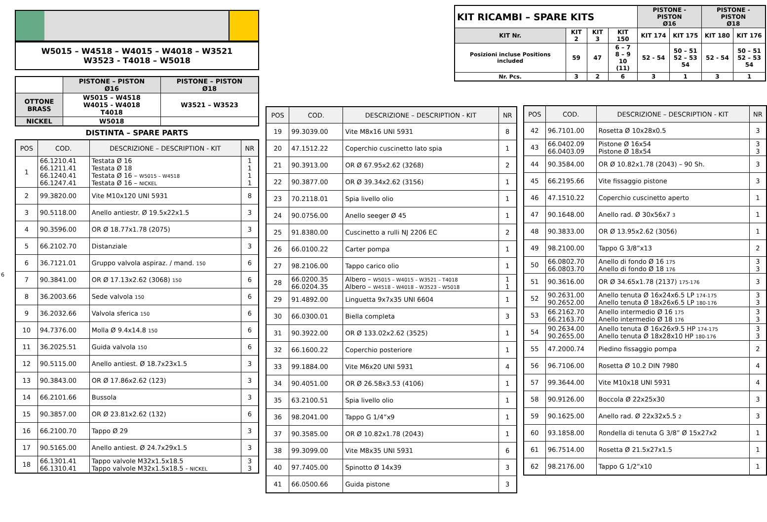W5015 – W4518 – W4015 – W4018 – W3521
W3523 - T4018 – W5018
| | PISTONE – PISTON Ø16 | PISTONE – PISTON Ø18 |
| OTTONE BRASS | W5015 – W4518 W4015 - W4018 T4018 | W3521 – W3523 |
| NICKEL | W5018 | |
DISTINTA – SPARE PARTS
| POS | COD. | DESCRIZIONE – DESCRIPTION - KIT | NR |
| --- | --- | --- | --- |
| 1 | 66.1210.41 66.1211.41 66.1240.41 66.1247.41 | Testata Ø 16 Testata Ø 18 Testata Ø 16 – W5015 – W4518 Testata Ø 16 – NICKEL | 1 1 1 1 |
| 2 | 99.3820.00 | Vite M10x120 UNI 5931 | 8 |
| 3 | 90.5118.00 | Anello antiestr. Ø 19.5x22x1.5 | 3 |
| 4 | 90.3596.00 | OR Ø 18.77x1.78 (2075) | 3 |
| 5 | 66.2102.70 | Distanziale | 3 |
| 6 | 36.7121.01 | Gruppo valvola aspiraz. / mand. 150 | 6 |
| 7 | 90.3841.00 | OR Ø 17.13x2.62 (3068) 150 | 6 |
| 8 | 36.2003.66 | Sede valvola 150 | 6 |
| 9 | 36.2032.66 | Valvola sferica 150 | 6 |
| 10 | 94.7376.00 | Molla Ø 9.4x14.8 150 | 6 |
| 11 | 36.2025.51 | Guida valvola 150 | 6 |
| 12 | 90.5115.00 | Anello antiest. Ø 18.7x23x1.5 | 3 |
| 13 | 90.3843.00 | OR Ø 17.86x2.62 (123) | 3 |
| 14 | 66.2101.66 | Bussola | 3 |
| 15 | 90.3857.00 | OR Ø 23.81x2.62 (132) | 6 |
| 16 | 66.2100.70 | Tappo Ø 29 | 3 |
| 17 | 90.5165.00 | Anello antiest. Ø 24.7x29x1.5 | 3 |
| 18 | 66.1301.41 66.1310.41 | Tappo valvole M32x1.5x18.5 Tappo valvole M32x1.5x18.5 - NICKEL | 3 3 |
6
| POS | COD. | DESCRIZIONE – DESCRIPTION - KIT | NR |
| --- | --- | --- | --- |
| 19 | 99.3039.00 | Vite M8x16 UNI 5931 | 8 |
| 20 | 47.1512.22 | Coperchio cuscinetto lato spia | 1 |
| 21 | 90.3913.00 | OR Ø 67.95x2.62 (3268) | 2 |
| 22 | 90.3877.00 | OR Ø 39.34x2.62 (3156) | 1 |
| 23 | 70.2118.01 | Spia livello olio | 1 |
| 24 | 90.0756.00 | Anello seeger Ø 45 | 1 |
| 25 | 91.8380.00 | Cuscinetto a rulli NJ 2206 EC | 2 |
| 26 | 66.0100.22 | Carter pompa | 1 |
| 27 | 98.2106.00 | Tappo carico olio | 1 |
| 28 | 66.0200.35 66.0204.35 | Albero – W5015 – W4015 – W3521 – T4018 Albero – W4518 – W4018 – W3523 – W5018 | 1 1 |
| 29 | 91.4892.00 | Linguetta 9x7x35 UNI 6604 | 1 |
| 30 | 66.0300.01 | Biella completa | 3 |
| 31 | 90.3922.00 | OR Ø 133.02x2.62 (3525) | 1 |
| 32 | 66.1600.22 | Coperchio posteriore | 1 |
| 33 | 99.1884.00 | Vite M6x20 UNI 5931 | 4 |
| 34 | 90.4051.00 | OR Ø 26.58x3.53 (4106) | 1 |
| 35 | 63.2100.51 | Spia livello olio | 1 |
| 36 | 98.2041.00 | Tappo G 1/4”x9 | 1 |
| 37 | 90.3585.00 | OR Ø 10.82x1.78 (2043) | 1 |
| 38 | 99.3099.00 | Vite M8x35 UNI 5931 | 6 |
| 40 | 97.7405.00 | Spinotto Ø 14x39 | 3 |
| 41 | 66.0500.66 | Guida pistone | 3 |
| KIT RICAMBI – SPARE KITS | | | | PISTONE - PISTON Ø16 | | PISTONE - PISTON Ø18 | |
| KIT Nr. | KIT 2 | KIT 3 | KIT 150 | KIT 174 | KIT 175 | KIT 180 | KIT 176 |
| Posizioni incluse Positions included | 59 | 47 | 6 – 7 8 – 9 10 (11) | 52 - 54 | 50 – 51 52 – 53 54 | 52 - 54 | 50 – 51 52 – 53 54 |
| Nr. Pcs. | 3 | 2 | 6 | 3 | 1 | 3 | 1 |
| POS | COD. | DESCRIZIONE – DESCRIPTION - KIT | NR |
| --- | --- | --- | --- |
| 42 | 96.7101.00 | Rosetta Ø 10x28x0.5 | 3 |
| 43 | 66.0402.09 66.0403.09 | Pistone Ø 16x54 Pistone Ø 18x54 | 3 3 |
| 44 | 90.3584.00 | OR Ø 10.82x1.78 (2043) – 90 Sh. | 3 |
| 45 | 66.2195.66 | Vite fissaggio pistone | 3 |
| 46 | 47.1510.22 | Coperchio cuscinetto aperto | 1 |
| 47 | 90.1648.00 | Anello rad. Ø 30x56x7 3 | 1 |
| 48 | 90.3833.00 | OR Ø 13.95x2.62 (3056) | 1 |
| 49 | 98.2100.00 | Tappo G 3/8”x13 | 2 |
| 50 | 66.0802.70 66.0803.70 | Anello di fondo Ø 16 175 Anello di fondo Ø 18 176 | 3 3 |
| 51 | 90.3616.00 | OR Ø 34.65x1.78 (2137) 175-176 | 3 |
| 52 | 90.2631.00 90.2652.00 | Anello tenuta Ø 16x24x6.5 LP 174-175 Anello tenuta Ø 18x26x6.5 LP 180-176 | 3 3 |
| 53 | 66.2162.70 66.2163.70 | Anello intermedio Ø 16 175 Anello intermedio Ø 18 176 | 3 3 |
| 54 | 90.2634.00 90.2655.00 | Anello tenuta Ø 16x26x9.5 HP 174-175 Anello tenuta Ø 18x28x10 HP 180-176 | 3 3 |
| 55 | 47.2000.74 | Piedino fissaggio pompa | 2 |
| 56 | 96.7106.00 | Rosetta Ø 10.2 DIN 7980 | 4 |
| 57 | 99.3644.00 | Vite M10x18 UNI 5931 | 4 |
| 58 | 90.9126.00 | Boccola Ø 22x25x30 | 3 |
| 59 | 90.1625.00 | Anello rad. Ø 22x32x5.5 2 | 3 |
| 60 | 93.1858.00 | Rondella di tenuta G 3/8” Ø 15x27x2 | 1 |
| 61 | 96.7514.00 | Rosetta Ø 21.5x27x1.5 | 1 |
| 62 | 98.2176.00 | Tappo G 1/2”x10 | 1 |